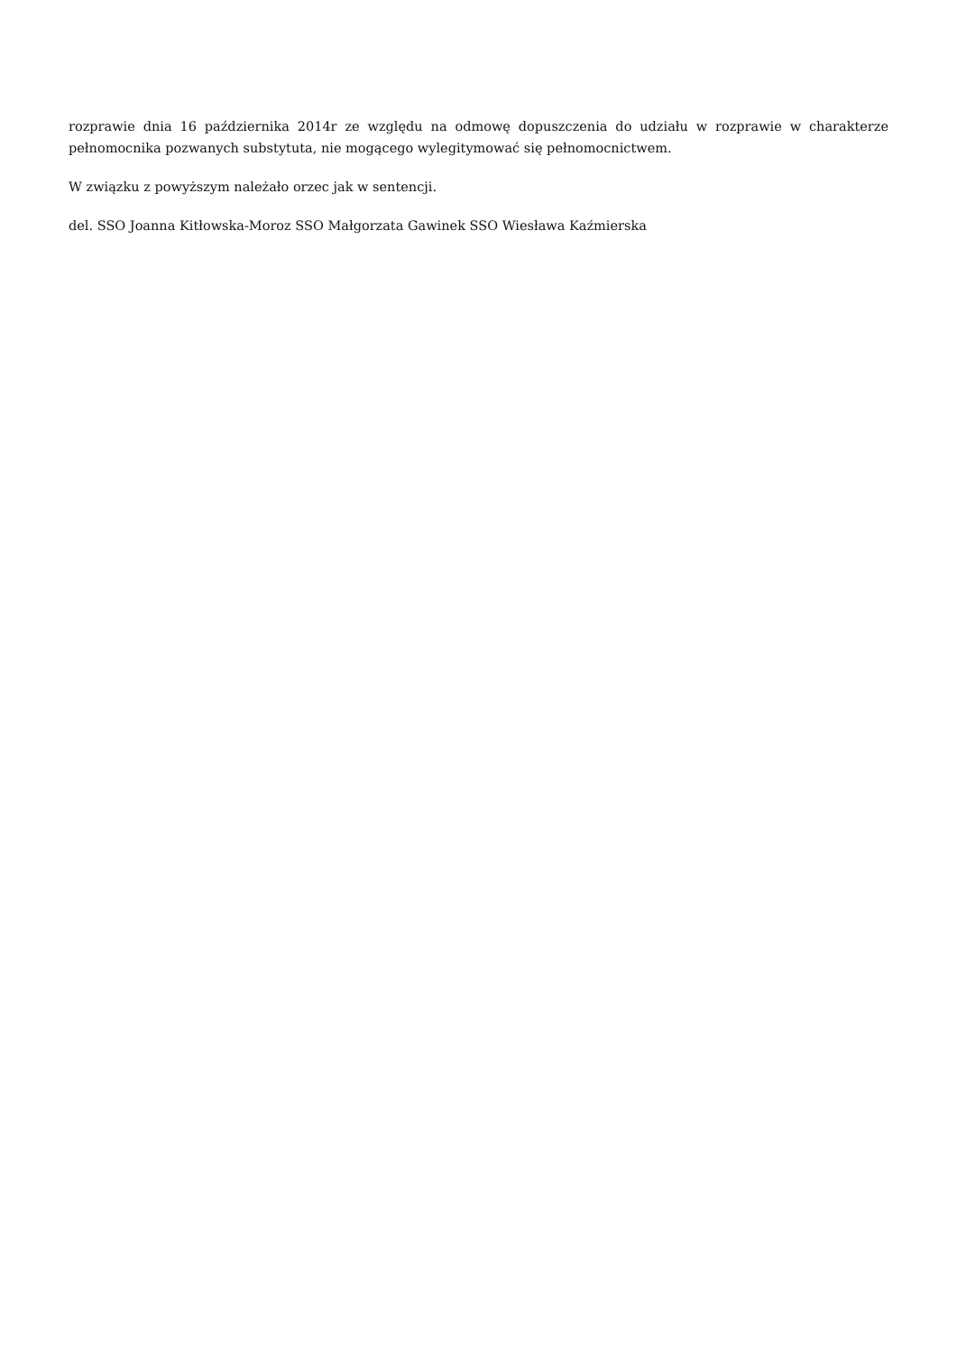rozprawie dnia 16 października 2014r ze względu na odmowę dopuszczenia do udziału w rozprawie w charakterze pełnomocnika pozwanych substytuta, nie mogącego wylegitymować się pełnomocnictwem.
W związku z powyższym należało orzec jak w sentencji.
del. SSO Joanna Kitłowska-Moroz SSO Małgorzata Gawinek SSO Wiesława Kaźmierska